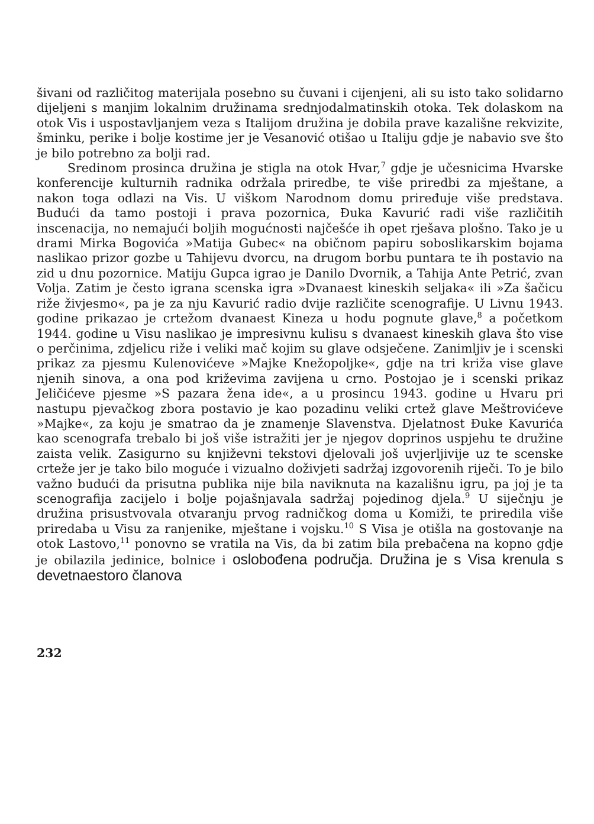šivani od različitog materijala posebno su čuvani i cijenjeni, ali su isto tako solidarno dijeljeni s manjim lokalnim družinama srednjodalmatinskih otoka. Tek dolaskom na otok Vis i uspostavljanjem veza s Italijom družina je dobila prave kazališne rekvizite, šminku, perike i bolje kostime jer je Vesanović otišao u Italiju gdje je nabavio sve što je bilo potrebno za bolji rad.
Sredinom prosinca družina je stigla na otok Hvar,<sup>7</sup> gdje je učesnicima Hvarske konferencije kulturnih radnika održala priredbe, te više priredbi za mještane, a nakon toga odlazi na Vis. U viškom Narodnom domu priređuje više predstava. Budući da tamo postoji i prava pozornica, Đuka Kavurić radi više različitih inscenacija, no nemajući boljih mogućnosti najčešće ih opet rješava plošno. Tako je u drami Mirka Bogovića »Matija Gubec« na običnom papiru soboslikarskim bojama naslikao prizor gozbe u Tahijevu dvorcu, na drugom borbu puntara te ih postavio na zid u dnu pozornice. Matiju Gupca igrao je Danilo Dvornik, a Tahija Ante Petrić, zvan Volja. Zatim je često igrana scenska igra »Dvanaest kineskih seljaka« ili »Za šačicu riže živjesmo«, pa je za nju Kavurić radio dvije različite scenografije. U Livnu 1943. godine prikazao je crtežom dvanaest Kineza u hodu pognute glave,<sup>8</sup> a početkom 1944. godine u Visu naslikao je impresivnu kulisu s dvanaest kineskih glava što vise o perčinima, zdjelicu riže i veliki mač kojim su glave odsječene. Zanimljiv je i scenski prikaz za pjesmu Kulenovićeve »Majke Knežopoljke«, gdje na tri križa vise glave njenih sinova, a ona pod križevima zavijena u crno. Postojao je i scenski prikaz Jeličićeve pjesme »S pazara žena ide«, a u prosincu 1943. godine u Hvaru pri nastupu pjevačkog zbora postavio je kao pozadinu veliki crtež glave Meštrovićeve »Majke«, za koju je smatrao da je znamenje Slavenstva. Djelatnost Đuke Kavurića kao scenografa trebalo bi još više istražiti jer je njegov doprinos uspjehu te družine zaista velik. Zasigurno su književni tekstovi djelovali još uvjerljivije uz te scenske crteže jer je tako bilo moguće i vizualno doživjeti sadržaj izgovorenih riječi. To je bilo važno budući da prisutna publika nije bila naviknuta na kazališnu igru, pa joj je ta scenografija zacijelo i bolje pojašnjavala sadržaj pojedinog djela.<sup>9</sup> U siječnju je družina prisustvovala otvaranju prvog radničkog doma u Komiži, te priredila više priredaba u Visu za ranjenike, mještane i vojsku.<sup>10</sup> S Visa je otišla na gostovanje na otok Lastovo,<sup>11</sup> ponovno se vratila na Vis, da bi zatim bila prebačena na kopno gdje je obilazila jedinice, bolnice i oslobođena područja. Družina je s Visa krenula s devetnaestoro članova
232